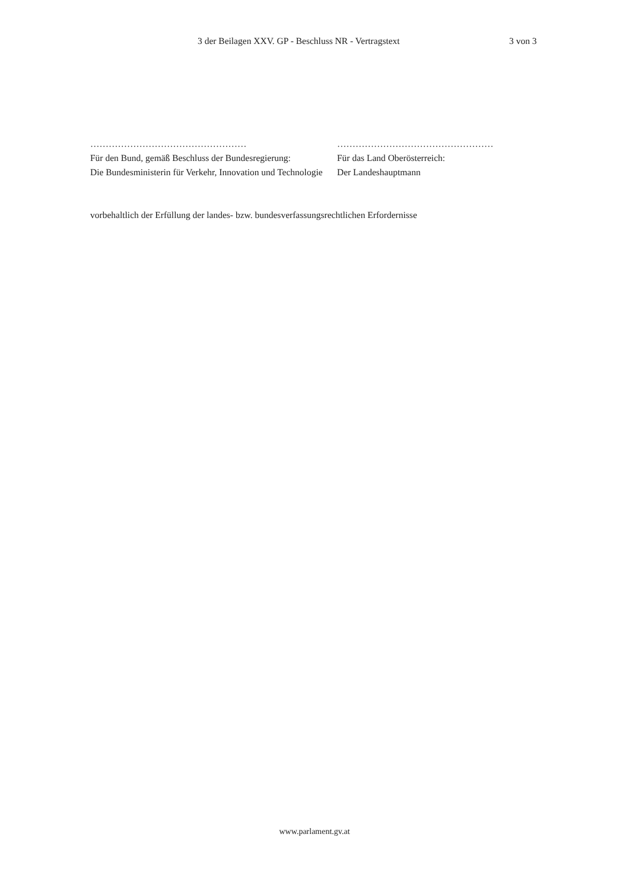3 der Beilagen XXV. GP - Beschluss NR - Vertragstext 3 von 3
……………………………………………
Für den Bund, gemäß Beschluss der Bundesregierung:
Die Bundesministerin für Verkehr, Innovation und Technologie
……………………………………………
Für das Land Oberösterreich:
Der Landeshauptmann
vorbehaltlich der Erfüllung der landes- bzw. bundesverfassungsrechtlichen Erfordernisse
www.parlament.gv.at